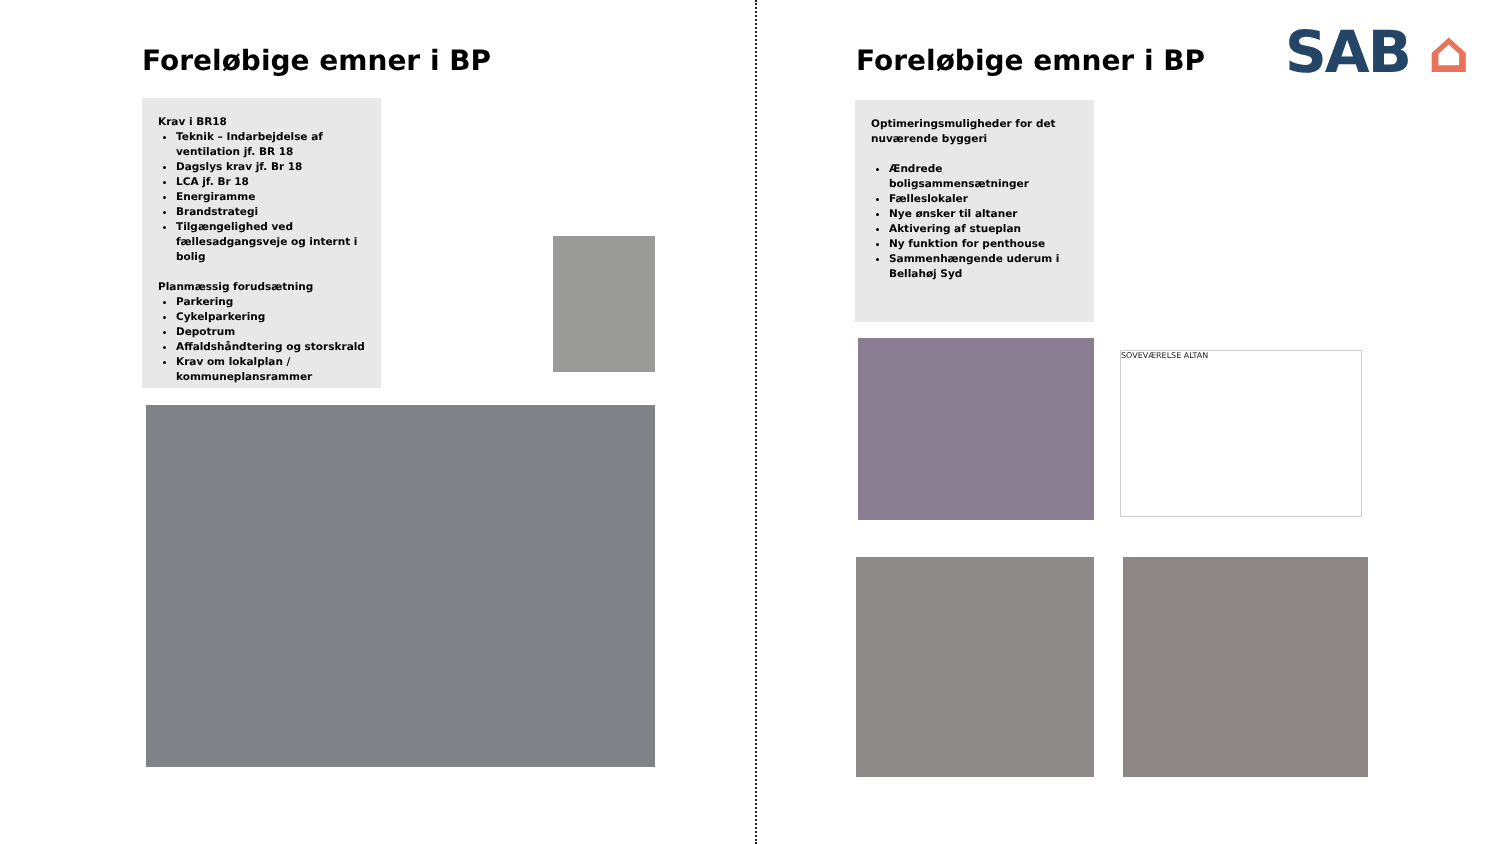Foreløbige emner i BP
Krav i BR18
Teknik – Indarbejdelse af ventilation jf. BR 18
Dagslys krav jf. Br 18
LCA jf. Br 18
Energiramme
Brandstrategi
Tilgængelighed ved fællesadgangsveje og internt i bolig
Planmæssig forudsætning
Parkering
Cykelparkering
Depotrum
Affaldshåndtering og storskrald
Krav om lokalplan / kommuneplansrammer
Foreløbige emner i BP SAB ⌂
Optimeringsmuligheder for det nuværende byggeri
Ændrede boligsammensætninger
Fælleslokaler
Nye ønsker til altaner
Aktivering af stueplan
Ny funktion for penthouse
Sammenhængende uderum i Bellahøj Syd
SOVEVÆRELSE ALTAN